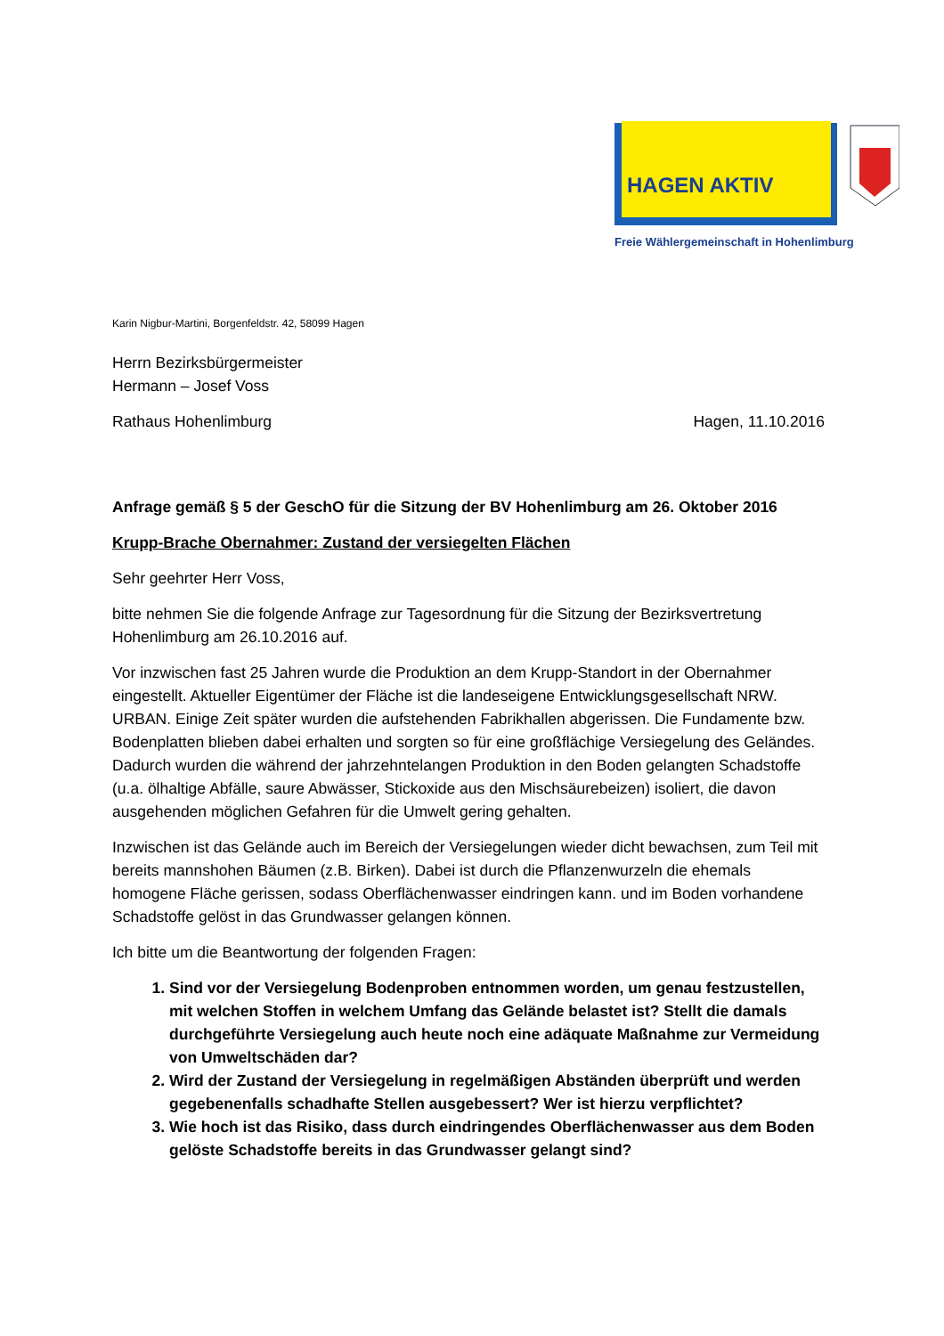HAGEN AKTIV
Freie Wählergemeinschaft in Hohenlimburg
Karin Nigbur-Martini, Borgenfeldstr. 42, 58099 Hagen
Herrn Bezirksbürgermeister
Hermann – Josef Voss
Rathaus Hohenlimburg Hagen, 11.10.2016
Anfrage gemäß § 5 der GeschO für die Sitzung der BV Hohenlimburg am 26. Oktober 2016
Krupp-Brache Obernahmer: Zustand der versiegelten Flächen
Sehr geehrter Herr Voss,
bitte nehmen Sie die folgende Anfrage zur Tagesordnung für die Sitzung der Bezirksvertretung Hohenlimburg am 26.10.2016 auf.
Vor inzwischen fast 25 Jahren wurde die Produktion an dem Krupp-Standort in der Obernahmer eingestellt. Aktueller Eigentümer der Fläche ist die landeseigene Entwicklungsgesellschaft NRW. URBAN. Einige Zeit später wurden die aufstehenden Fabrikhallen abgerissen. Die Fundamente bzw. Bodenplatten blieben dabei erhalten und sorgten so für eine großflächige Versiegelung des Geländes. Dadurch wurden die während der jahrzehntelangen Produktion in den Boden gelangten Schadstoffe (u.a. ölhaltige Abfälle, saure Abwässer, Stickoxide aus den Mischsäurebeizen) isoliert, die davon ausgehenden möglichen Gefahren für die Umwelt gering gehalten.
Inzwischen ist das Gelände auch im Bereich der Versiegelungen wieder dicht bewachsen, zum Teil mit bereits mannshohen Bäumen (z.B. Birken). Dabei ist durch die Pflanzenwurzeln die ehemals homogene Fläche gerissen, sodass Oberflächenwasser eindringen kann. und im Boden vorhandene Schadstoffe gelöst in das Grundwasser gelangen können.
Ich bitte um die Beantwortung der folgenden Fragen:
1. Sind vor der Versiegelung Bodenproben entnommen worden, um genau festzustellen, mit welchen Stoffen in welchem Umfang das Gelände belastet ist? Stellt die damals durchgeführte Versiegelung auch heute noch eine adäquate Maßnahme zur Vermeidung von Umweltschäden dar?
2. Wird der Zustand der Versiegelung in regelmäßigen Abständen überprüft und werden gegebenenfalls schadhafte Stellen ausgebessert? Wer ist hierzu verpflichtet?
3. Wie hoch ist das Risiko, dass durch eindringendes Oberflächenwasser aus dem Boden gelöste Schadstoffe bereits in das Grundwasser gelangt sind?